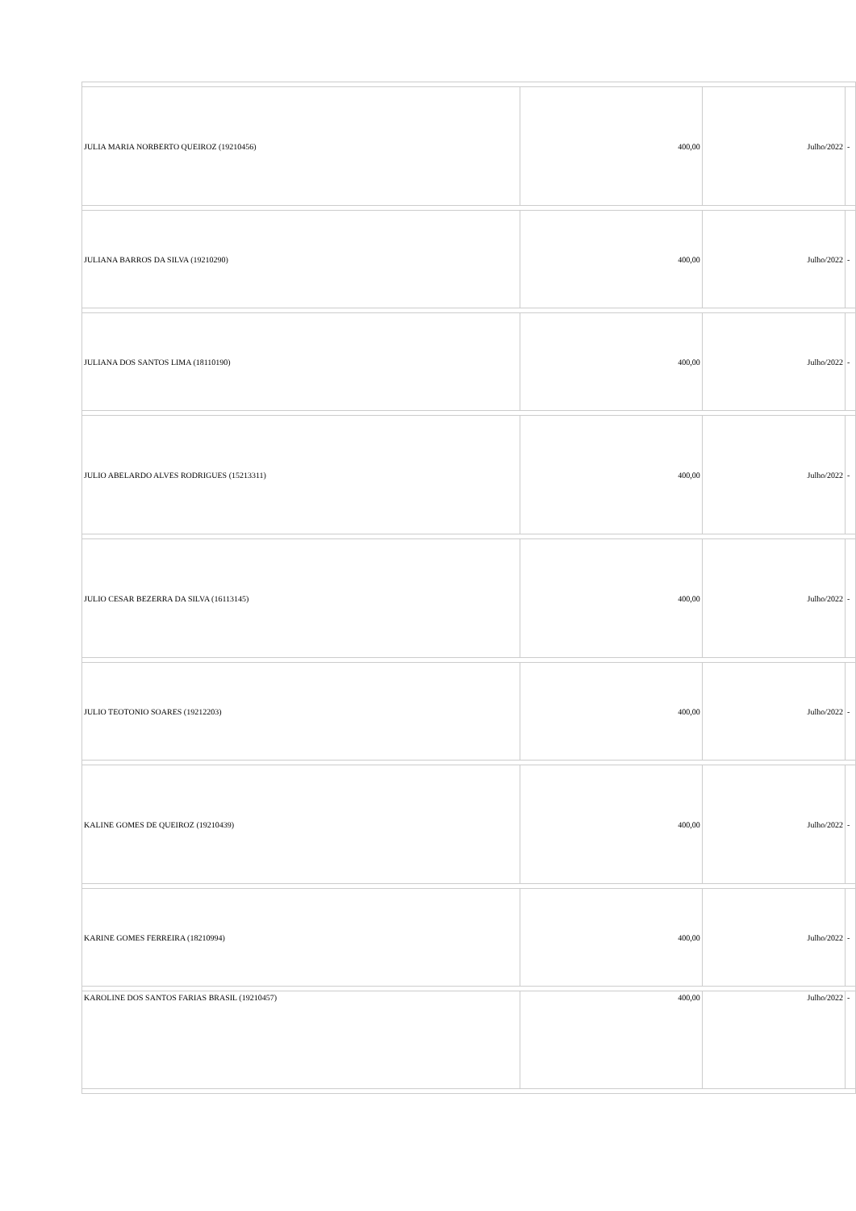| JULIA MARIA NORBERTO QUEIROZ (19210456) | 400,00 | Julho/2022 | - |
| JULIANA BARROS DA SILVA (19210290) | 400,00 | Julho/2022 | - |
| JULIANA DOS SANTOS LIMA (18110190) | 400,00 | Julho/2022 | - |
| JULIO ABELARDO ALVES RODRIGUES (15213311) | 400,00 | Julho/2022 | - |
| JULIO CESAR BEZERRA DA SILVA (16113145) | 400,00 | Julho/2022 | - |
| JULIO TEOTONIO SOARES (19212203) | 400,00 | Julho/2022 | - |
| KALINE GOMES DE QUEIROZ (19210439) | 400,00 | Julho/2022 | - |
| KARINE GOMES FERREIRA (18210994) | 400,00 | Julho/2022 | - |
| KAROLINE DOS SANTOS FARIAS BRASIL (19210457) | 400,00 | Julho/2022 | - |